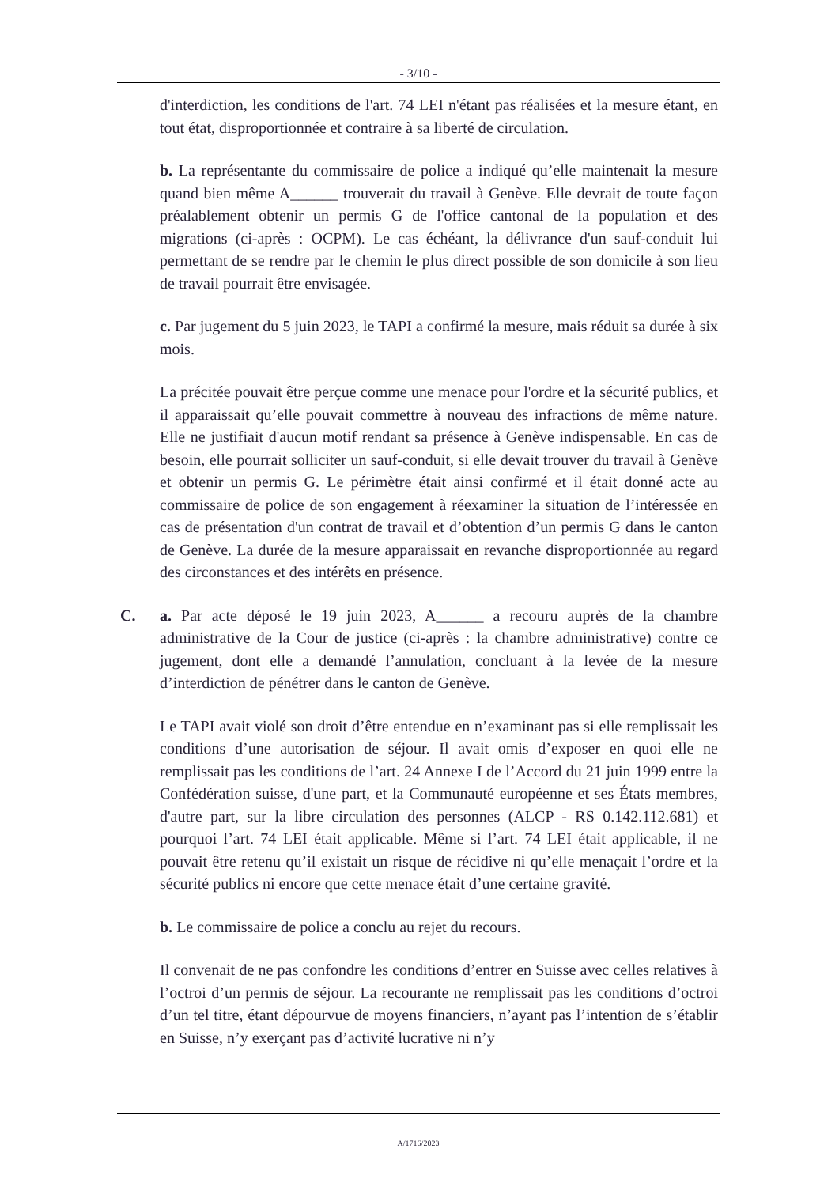- 3/10 -
d'interdiction, les conditions de l'art. 74 LEI n'étant pas réalisées et la mesure étant, en tout état, disproportionnée et contraire à sa liberté de circulation.
b. La représentante du commissaire de police a indiqué qu’elle maintenait la mesure quand bien même A______ trouverait du travail à Genève. Elle devrait de toute façon préalablement obtenir un permis G de l'office cantonal de la population et des migrations (ci-après : OCPM). Le cas échéant, la délivrance d'un sauf-conduit lui permettant de se rendre par le chemin le plus direct possible de son domicile à son lieu de travail pourrait être envisagée.
c. Par jugement du 5 juin 2023, le TAPI a confirmé la mesure, mais réduit sa durée à six mois.
La précitée pouvait être perçue comme une menace pour l'ordre et la sécurité publics, et il apparaissait qu’elle pouvait commettre à nouveau des infractions de même nature. Elle ne justifiait d'aucun motif rendant sa présence à Genève indispensable. En cas de besoin, elle pourrait solliciter un sauf-conduit, si elle devait trouver du travail à Genève et obtenir un permis G. Le périmètre était ainsi confirmé et il était donné acte au commissaire de police de son engagement à réexaminer la situation de l’intéressée en cas de présentation d'un contrat de travail et d’obtention d’un permis G dans le canton de Genève. La durée de la mesure apparaissait en revanche disproportionnée au regard des circonstances et des intérêts en présence.
C.
a. Par acte déposé le 19 juin 2023, A______ a recouru auprès de la chambre administrative de la Cour de justice (ci-après : la chambre administrative) contre ce jugement, dont elle a demandé l’annulation, concluant à la levée de la mesure d’interdiction de pénétrer dans le canton de Genève.
Le TAPI avait violé son droit d’être entendue en n’examinant pas si elle remplissait les conditions d’une autorisation de séjour. Il avait omis d’exposer en quoi elle ne remplissait pas les conditions de l’art. 24 Annexe I de l’Accord du 21 juin 1999 entre la Confédération suisse, d'une part, et la Communauté européenne et ses États membres, d'autre part, sur la libre circulation des personnes (ALCP - RS 0.142.112.681) et pourquoi l’art. 74 LEI était applicable. Même si l’art. 74 LEI était applicable, il ne pouvait être retenu qu’il existait un risque de récidive ni qu’elle menaçait l’ordre et la sécurité publics ni encore que cette menace était d’une certaine gravité.
b. Le commissaire de police a conclu au rejet du recours.
Il convenait de ne pas confondre les conditions d’entrer en Suisse avec celles relatives à l’octroi d’un permis de séjour. La recourante ne remplissait pas les conditions d’octroi d’un tel titre, étant dépourvue de moyens financiers, n’ayant pas l’intention de s’établir en Suisse, n’y exerçant pas d’activité lucrative ni n’y
A/1716/2023